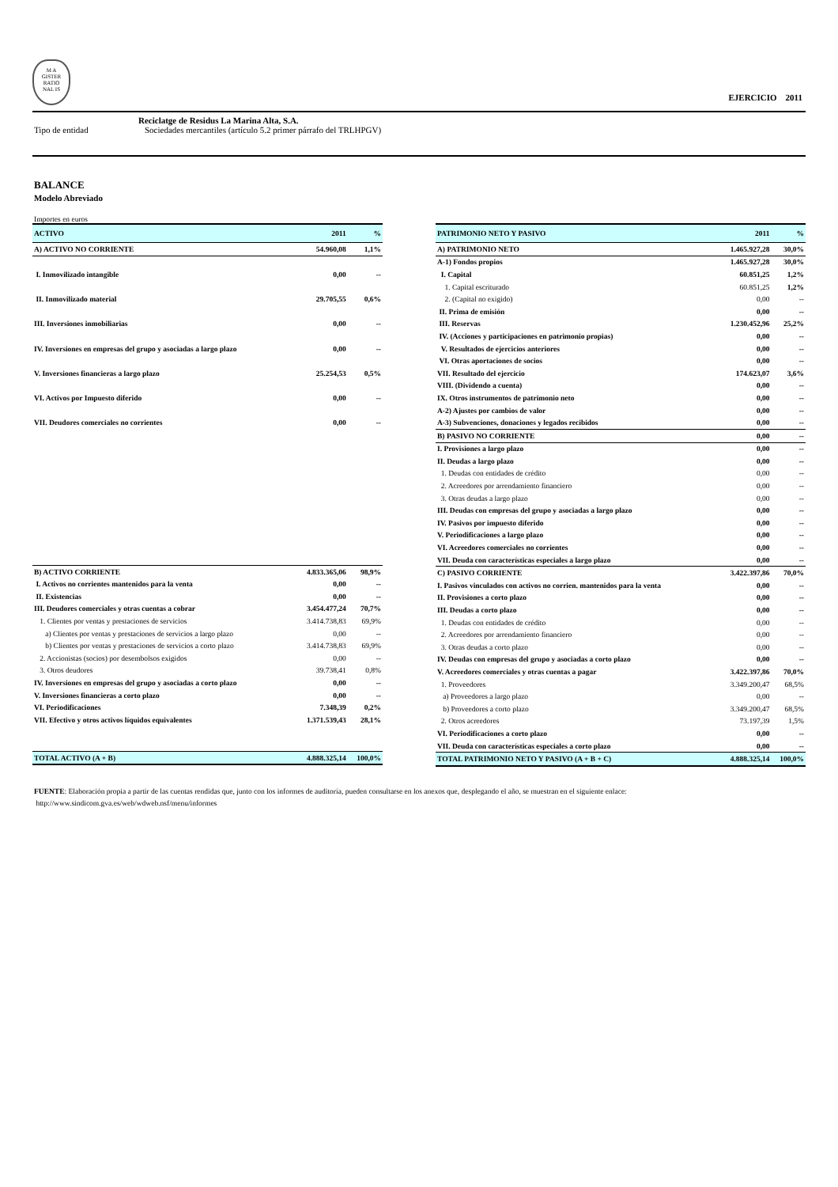M A
GISTER
RATIO
NAL IS
EJERCICIO 2011
Reciclatge de Residus La Marina Alta, S.A.
Tipo de entidad Sociedades mercantiles (artículo 5.2 primer párrafo del TRLHPGV)
BALANCE
Modelo Abreviado
Importes en euros
| ACTIVO | 2011 | % |
| --- | --- | --- |
| A) ACTIVO NO CORRIENTE | 54.960,08 | 1,1% |
| I. Inmovilizado intangible | 0,00 | -- |
| II. Inmovilizado material | 29.705,55 | 0,6% |
| III. Inversiones inmobiliarias | 0,00 | -- |
| IV. Inversiones en empresas del grupo y asociadas a largo plazo | 0,00 | -- |
| V. Inversiones financieras a largo plazo | 25.254,53 | 0,5% |
| VI. Activos por Impuesto diferido | 0,00 | -- |
| VII. Deudores comerciales no corrientes | 0,00 | -- |
| B) ACTIVO CORRIENTE | 4.833.365,06 | 98,9% |
| I. Activos no corrientes mantenidos para la venta | 0,00 | -- |
| II. Existencias | 0,00 | -- |
| III. Deudores comerciales y otras cuentas a cobrar | 3.454.477,24 | 70,7% |
| 1. Clientes por ventas y prestaciones de servicios | 3.414.738,83 | 69,9% |
| a) Clientes por ventas y prestaciones de servicios a largo plazo | 0,00 | -- |
| b) Clientes por ventas y prestaciones de servicios a corto plazo | 3.414.738,83 | 69,9% |
| 2. Accionistas (socios) por desembolsos exigidos | 0,00 | -- |
| 3. Otros deudores | 39.738,41 | 0,8% |
| IV. Inversiones en empresas del grupo y asociadas a corto plazo | 0,00 | -- |
| V. Inversiones financieras a corto plazo | 0,00 | -- |
| VI. Periodificaciones | 7.348,39 | 0,2% |
| VII. Efectivo y otros activos líquidos equivalentes | 1.371.539,43 | 28,1% |
| TOTAL ACTIVO (A + B) | 4.888.325,14 | 100,0% |
| PATRIMONIO NETO Y PASIVO | 2011 | % |
| --- | --- | --- |
| A) PATRIMONIO NETO | 1.465.927,28 | 30,0% |
| A-1) Fondos propios | 1.465.927,28 | 30,0% |
| I. Capital | 60.851,25 | 1,2% |
| 1. Capital escriturado | 60.851,25 | 1,2% |
| 2. (Capital no exigido) | 0,00 | -- |
| II. Prima de emisión | 0,00 | -- |
| III. Reservas | 1.230.452,96 | 25,2% |
| IV. (Acciones y participaciones en patrimonio propias) | 0,00 | -- |
| V. Resultados de ejercicios anteriores | 0,00 | -- |
| VI. Otras aportaciones de socios | 0,00 | -- |
| VII. Resultado del ejercicio | 174.623,07 | 3,6% |
| VIII. (Dividendo a cuenta) | 0,00 | -- |
| IX. Otros instrumentos de patrimonio neto | 0,00 | -- |
| A-2) Ajustes por cambios de valor | 0,00 | -- |
| A-3) Subvenciones, donaciones y legados recibidos | 0,00 | -- |
| B) PASIVO NO CORRIENTE | 0,00 | -- |
| I. Provisiones a largo plazo | 0,00 | -- |
| II. Deudas a largo plazo | 0,00 | -- |
| 1. Deudas con entidades de crédito | 0,00 | -- |
| 2. Acreedores por arrendamiento financiero | 0,00 | -- |
| 3. Otras deudas a largo plazo | 0,00 | -- |
| III. Deudas con empresas del grupo y asociadas a largo plazo | 0,00 | -- |
| IV. Pasivos por impuesto diferido | 0,00 | -- |
| V. Periodificaciones a largo plazo | 0,00 | -- |
| VI. Acreedores comerciales no corrientes | 0,00 | -- |
| VII. Deuda con características especiales a largo plazo | 0,00 | -- |
| C) PASIVO CORRIENTE | 3.422.397,86 | 70,0% |
| I. Pasivos vinculados con activos no corrien. mantenidos para la venta | 0,00 | -- |
| II. Provisiones a corto plazo | 0,00 | -- |
| III. Deudas a corto plazo | 0,00 | -- |
| 1. Deudas con entidades de crédito | 0,00 | -- |
| 2. Acreedores por arrendamiento financiero | 0,00 | -- |
| 3. Otras deudas a corto plazo | 0,00 | -- |
| IV. Deudas con empresas del grupo y asociadas a corto plazo | 0,00 | -- |
| V. Acreedores comerciales y otras cuentas a pagar | 3.422.397,86 | 70,0% |
| 1. Proveedores | 3.349.200,47 | 68,5% |
| a) Proveedores a largo plazo | 0,00 | -- |
| b) Proveedores a corto plazo | 3.349.200,47 | 68,5% |
| 2. Otros acreedores | 73.197,39 | 1,5% |
| VI. Periodificaciones a corto plazo | 0,00 | -- |
| VII. Deuda con características especiales a corto plazo | 0,00 | -- |
| TOTAL PATRIMONIO NETO Y PASIVO (A + B + C) | 4.888.325,14 | 100,0% |
FUENTE: Elaboración propia a partir de las cuentas rendidas que, junto con los informes de auditoría, pueden consultarse en los anexos que, desplegando el año, se muestran en el siguiente enlace:
http://www.sindicom.gva.es/web/wdweb.nsf/menu/informes